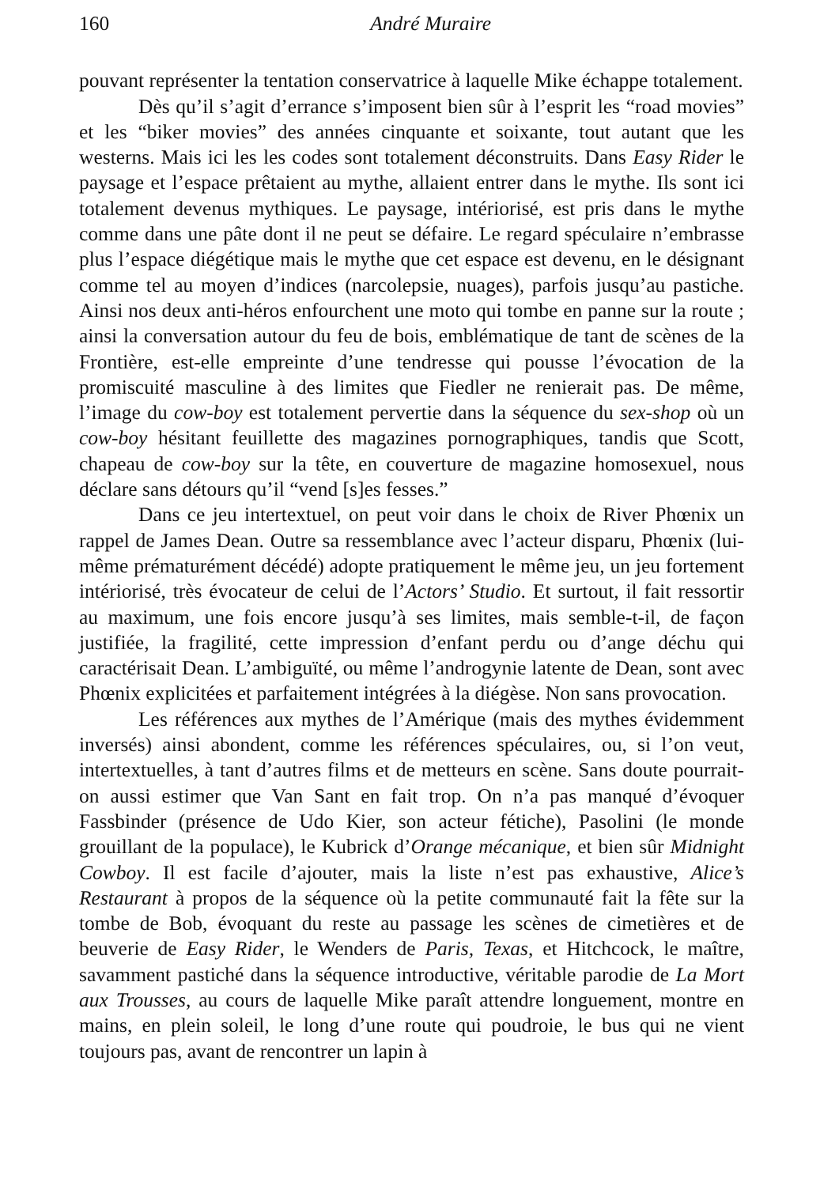160 André Muraire
pouvant représenter la tentation conservatrice à laquelle Mike échappe totalement.
Dès qu’il s’agit d’errance s’imposent bien sûr à l’esprit les “road movies” et les “biker movies” des années cinquante et soixante, tout autant que les westerns. Mais ici les les codes sont totalement déconstruits. Dans Easy Rider le paysage et l’espace prêtaient au mythe, allaient entrer dans le mythe. Ils sont ici totalement devenus mythiques. Le paysage, intériorisé, est pris dans le mythe comme dans une pâte dont il ne peut se défaire. Le regard spéculaire n’embrasse plus l’espace diégétique mais le mythe que cet espace est devenu, en le désignant comme tel au moyen d’indices (narcolepsie, nuages), parfois jusqu’au pastiche. Ainsi nos deux anti-héros enfourchent une moto qui tombe en panne sur la route ; ainsi la conversation autour du feu de bois, emblématique de tant de scènes de la Frontière, est-elle empreinte d’une tendresse qui pousse l’évocation de la promiscuité masculine à des limites que Fiedler ne renierait pas. De même, l’image du cow-boy est totalement pervertie dans la séquence du sex-shop où un cow-boy hésitant feuillette des magazines pornographiques, tandis que Scott, chapeau de cow-boy sur la tête, en couverture de magazine homosexuel, nous déclare sans détours qu’il “vend [s]es fesses.”
Dans ce jeu intertextuel, on peut voir dans le choix de River Phœnix un rappel de James Dean. Outre sa ressemblance avec l’acteur disparu, Phœnix (lui-même prématurément décédé) adopte pratiquement le même jeu, un jeu fortement intériorisé, très évocateur de celui de l’Actors’ Studio. Et surtout, il fait ressortir au maximum, une fois encore jusqu’à ses limites, mais semble-t-il, de façon justifiée, la fragilité, cette impression d’enfant perdu ou d’ange déchu qui caractérisait Dean. L’ambiguïté, ou même l’androgynie latente de Dean, sont avec Phœnix explicitées et parfaitement intégrées à la diégèse. Non sans provocation.
Les références aux mythes de l’Amérique (mais des mythes évidemment inversés) ainsi abondent, comme les références spéculaires, ou, si l’on veut, intertextuelles, à tant d’autres films et de metteurs en scène. Sans doute pourrait-on aussi estimer que Van Sant en fait trop. On n’a pas manqué d’évoquer Fassbinder (présence de Udo Kier, son acteur fétiche), Pasolini (le monde grouillant de la populace), le Kubrick d’Orange mécanique, et bien sûr Midnight Cowboy. Il est facile d’ajouter, mais la liste n’est pas exhaustive, Alice’s Restaurant à propos de la séquence où la petite communauté fait la fête sur la tombe de Bob, évoquant du reste au passage les scènes de cimetières et de beuverie de Easy Rider, le Wenders de Paris, Texas, et Hitchcock, le maître, savamment pastiché dans la séquence introductive, véritable parodie de La Mort aux Trousses, au cours de laquelle Mike paraît attendre longuement, montre en mains, en plein soleil, le long d’une route qui poudroie, le bus qui ne vient toujours pas, avant de rencontrer un lapin à